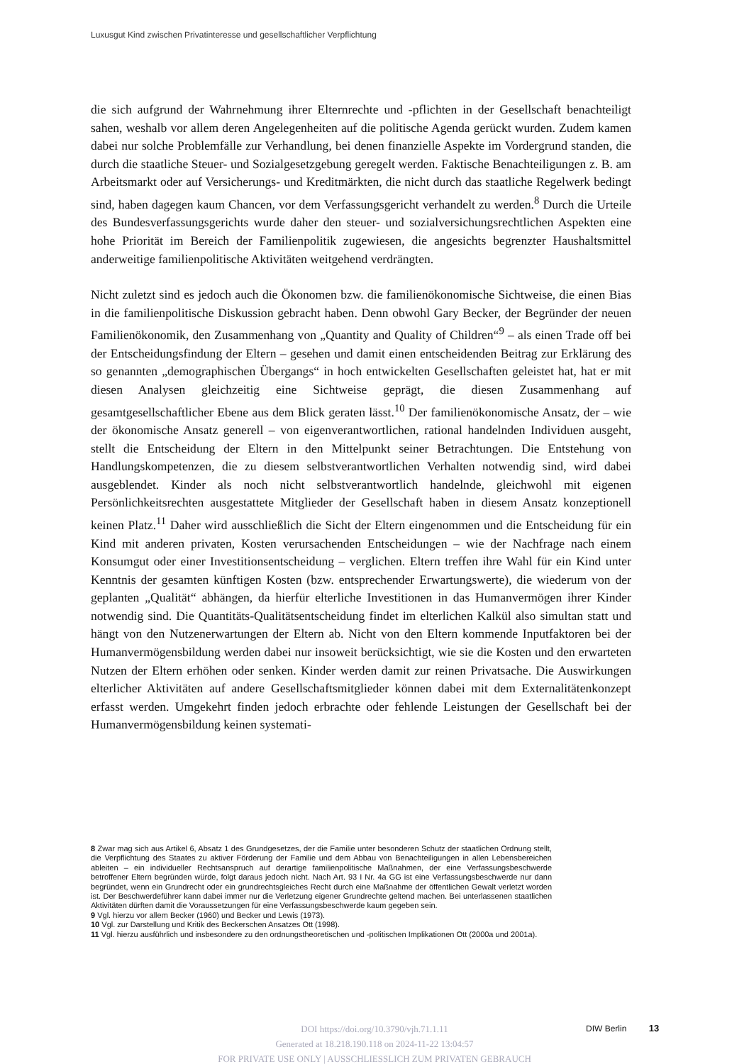Luxusgut Kind zwischen Privatinteresse und gesellschaftlicher Verpflichtung
die sich aufgrund der Wahrnehmung ihrer Elternrechte und -pflichten in der Gesellschaft benachteiligt sahen, weshalb vor allem deren Angelegenheiten auf die politische Agenda gerückt wurden. Zudem kamen dabei nur solche Problemfälle zur Verhandlung, bei denen finanzielle Aspekte im Vordergrund standen, die durch die staatliche Steuer- und Sozialgesetzgebung geregelt werden. Faktische Benachteiligungen z. B. am Arbeitsmarkt oder auf Versicherungs- und Kreditmärkten, die nicht durch das staatliche Regelwerk bedingt sind, haben dagegen kaum Chancen, vor dem Verfassungsgericht verhandelt zu werden.<sup>8</sup> Durch die Urteile des Bundesverfassungsgerichts wurde daher den steuer- und sozialversichungsrechtlichen Aspekten eine hohe Priorität im Bereich der Familienpolitik zugewiesen, die angesichts begrenzter Haushaltsmittel anderweitige familienpolitische Aktivitäten weitgehend verdrängten.
Nicht zuletzt sind es jedoch auch die Ökonomen bzw. die familienökonomische Sichtweise, die einen Bias in die familienpolitische Diskussion gebracht haben. Denn obwohl Gary Becker, der Begründer der neuen Familienökonomik, den Zusammenhang von „Quantity and Quality of Children“<sup>9</sup> – als einen Trade off bei der Entscheidungsfindung der Eltern – gesehen und damit einen entscheidenden Beitrag zur Erklärung des so genannten „demographischen Übergangs“ in hoch entwickelten Gesellschaften geleistet hat, hat er mit diesen Analysen gleichzeitig eine Sichtweise geprägt, die diesen Zusammenhang auf gesamtgesellschaftlicher Ebene aus dem Blick geraten lässt.<sup>10</sup> Der familienökonomische Ansatz, der – wie der ökonomische Ansatz generell – von eigenverantwortlichen, rational handelnden Individuen ausgeht, stellt die Entscheidung der Eltern in den Mittelpunkt seiner Betrachtungen. Die Entstehung von Handlungskompetenzen, die zu diesem selbstverantwortlichen Verhalten notwendig sind, wird dabei ausgeblendet. Kinder als noch nicht selbstverantwortlich handelnde, gleichwohl mit eigenen Persönlichkeitsrechten ausgestattete Mitglieder der Gesellschaft haben in diesem Ansatz konzeptionell keinen Platz.<sup>11</sup> Daher wird ausschließlich die Sicht der Eltern eingenommen und die Entscheidung für ein Kind mit anderen privaten, Kosten verursachenden Entscheidungen – wie der Nachfrage nach einem Konsumgut oder einer Investitionsentscheidung – verglichen. Eltern treffen ihre Wahl für ein Kind unter Kenntnis der gesamten künftigen Kosten (bzw. entsprechender Erwartungswerte), die wiederum von der geplanten „Qualität“ abhängen, da hierfür elterliche Investitionen in das Humanvermögen ihrer Kinder notwendig sind. Die Quantitäts-Qualitätsentscheidung findet im elterlichen Kalkül also simultan statt und hängt von den Nutzenerwartungen der Eltern ab. Nicht von den Eltern kommende Inputfaktoren bei der Humanvermögensbildung werden dabei nur insoweit berücksichtigt, wie sie die Kosten und den erwarteten Nutzen der Eltern erhöhen oder senken. Kinder werden damit zur reinen Privatsache. Die Auswirkungen elterlicher Aktivitäten auf andere Gesellschaftsmitglieder können dabei mit dem Externalitätenkonzept erfasst werden. Umgekehrt finden jedoch erbrachte oder fehlende Leistungen der Gesellschaft bei der Humanvermögensbildung keinen systemati-
8 Zwar mag sich aus Artikel 6, Absatz 1 des Grundgesetzes, der die Familie unter besonderen Schutz der staatlichen Ordnung stellt, die Verpflichtung des Staates zu aktiver Förderung der Familie und dem Abbau von Benachteiligungen in allen Lebensbereichen ableiten – ein individueller Rechtsanspruch auf derartige familienpolitische Maßnahmen, der eine Verfassungsbeschwerde betroffener Eltern begründen würde, folgt daraus jedoch nicht. Nach Art. 93 I Nr. 4a GG ist eine Verfassungsbeschwerde nur dann begründet, wenn ein Grundrecht oder ein grundrechtsgleiches Recht durch eine Maßnahme der öffentlichen Gewalt verletzt worden ist. Der Beschwerdeführer kann dabei immer nur die Verletzung eigener Grundrechte geltend machen. Bei unterlassenen staatlichen Aktivitäten dürften damit die Voraussetzungen für eine Verfassungsbeschwerde kaum gegeben sein.
9 Vgl. hierzu vor allem Becker (1960) und Becker und Lewis (1973).
10 Vgl. zur Darstellung und Kritik des Beckerschen Ansatzes Ott (1998).
11 Vgl. hierzu ausführlich und insbesondere zu den ordnungstheoretischen und -politischen Implikationen Ott (2000a und 2001a).
DOI https://doi.org/10.3790/vjh.71.1.11
Generated at 18.218.190.118 on 2024-11-22 13:04:57
FOR PRIVATE USE ONLY | AUSSCHLIESSLICH ZUM PRIVATEN GEBRAUCH
DIW Berlin 13